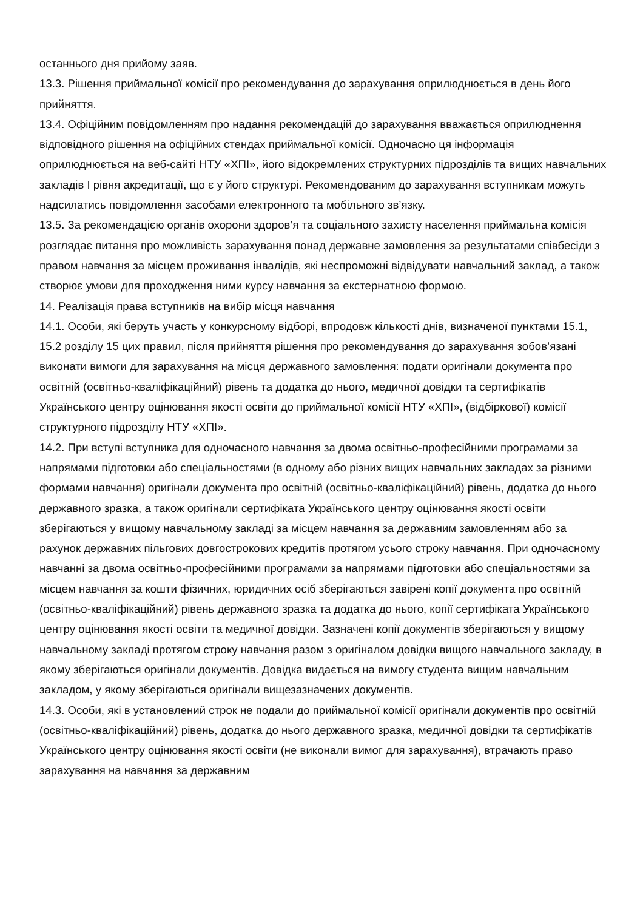останнього дня прийому заяв.
13.3. Рішення приймальної комісії про рекомендування до зарахування оприлюднюється в день його прийняття.
13.4. Офіційним повідомленням про надання рекомендацій до зарахування вважається оприлюднення відповідного рішення на офіційних стендах приймальної комісії. Одночасно ця інформація оприлюднюється на веб-сайті НТУ «ХПІ», його відокремлених структурних підрозділів та вищих навчальних закладів І рівня акредитації, що є у його структурі. Рекомендованим до зарахування вступникам можуть надсилатись повідомлення засобами електронного та мобільного зв’язку.
13.5. За рекомендацією органів охорони здоров’я та соціального захисту населення приймальна комісія розглядає питання про можливість зарахування понад державне замовлення за результатами співбесіди з правом навчання за місцем проживання інвалідів, які неспроможні відвідувати навчальний заклад, а також створює умови для проходження ними курсу навчання за екстернатною формою.
14. Реалізація права вступників на вибір місця навчання
14.1. Особи, які беруть участь у конкурсному відборі, впродовж кількості днів, визначеної пунктами 15.1, 15.2 розділу 15 цих правил, після прийняття рішення про рекомендування до зарахування зобов’язані виконати вимоги для зарахування на місця державного замовлення: подати оригінали документа про освітній (освітньо-кваліфікаційний) рівень та додатка до нього, медичної довідки та сертифікатів Українського центру оцінювання якості освіти до приймальної комісії НТУ «ХПІ», (відбіркової) комісії структурного підрозділу НТУ «ХПІ».
14.2. При вступі вступника для одночасного навчання за двома освітньо-професійними програмами за напрямами підготовки або спеціальностями (в одному або різних вищих навчальних закладах за різними формами навчання) оригінали документа про освітній (освітньо-кваліфікаційний) рівень, додатка до нього державного зразка, а також оригінали сертифіката Українського центру оцінювання якості освіти зберігаються у вищому навчальному закладі за місцем навчання за державним замовленням або за рахунок державних пільгових довгострокових кредитів протягом усього строку навчання. При одночасному навчанні за двома освітньо-професійними програмами за напрямами підготовки або спеціальностями за місцем навчання за кошти фізичних, юридичних осіб зберігаються завірені копії документа про освітній (освітньо-кваліфікаційний) рівень державного зразка та додатка до нього, копії сертифіката Українського центру оцінювання якості освіти та медичної довідки. Зазначені копії документів зберігаються у вищому навчальному закладі протягом строку навчання разом з оригіналом довідки вищого навчального закладу, в якому зберігаються оригінали документів. Довідка видається на вимогу студента вищим навчальним закладом, у якому зберігаються оригінали вищезазначених документів.
14.3. Особи, які в установлений строк не подали до приймальної комісії оригінали документів про освітній (освітньо-кваліфікаційний) рівень, додатка до нього державного зразка, медичної довідки та сертифікатів Українського центру оцінювання якості освіти (не виконали вимог для зарахування), втрачають право зарахування на навчання за державним